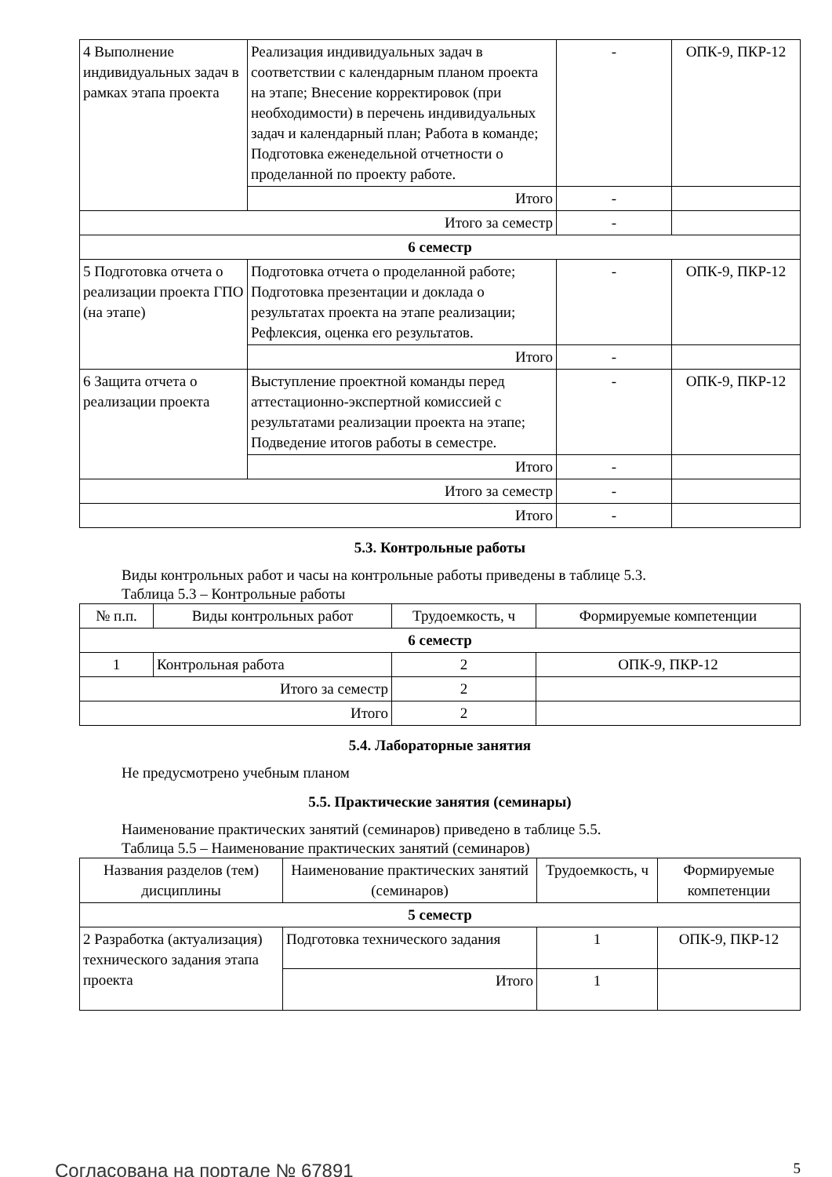| 4 Выполнение индивидуальных задач в рамках этапа проекта | Реализация индивидуальных задач в соответствии с календарным планом проекта на этапе; Внесение корректировок (при необходимости) в перечень индивидуальных задач и календарный план; Работа в команде; Подготовка еженедельной отчетности о проделанной по проекту работе. | - | ОПК-9, ПКР-12 |
| | Итого | - | |
| Итого за семестр | | - | |
| 6 семестр | | | |
| 5 Подготовка отчета о реализации проекта ГПО (на этапе) | Подготовка отчета о проделанной работе; Подготовка презентации и доклада о результатах проекта на этапе реализации; Рефлексия, оценка его результатов. | - | ОПК-9, ПКР-12 |
| | Итого | - | |
| 6 Защита отчета о реализации проекта | Выступление проектной команды перед аттестационно-экспертной комиссией с результатами реализации проекта на этапе; Подведение итогов работы в семестре. | - | ОПК-9, ПКР-12 |
| | Итого | - | |
| Итого за семестр | | - | |
| Итого | | - | |
5.3. Контрольные работы
Виды контрольных работ и часы на контрольные работы приведены в таблице 5.3.
Таблица 5.3 – Контрольные работы
| № п.п. | Виды контрольных работ | Трудоемкость, ч | Формируемые компетенции |
| --- | --- | --- | --- |
| 6 семестр | | | |
| 1 | Контрольная работа | 2 | ОПК-9, ПКР-12 |
| Итого за семестр | | 2 | |
| Итого | | 2 | |
5.4. Лабораторные занятия
Не предусмотрено учебным планом
5.5. Практические занятия (семинары)
Наименование практических занятий (семинаров) приведено в таблице 5.5.
Таблица 5.5 – Наименование практических занятий (семинаров)
| Названия разделов (тем) дисциплины | Наименование практических занятий (семинаров) | Трудоемкость, ч | Формируемые компетенции |
| --- | --- | --- | --- |
| 5 семестр | | | |
| 2 Разработка (актуализация) технического задания этапа проекта | Подготовка технического задания | 1 | ОПК-9, ПКР-12 |
| | Итого | 1 | |
Согласована на портале № 67891 5